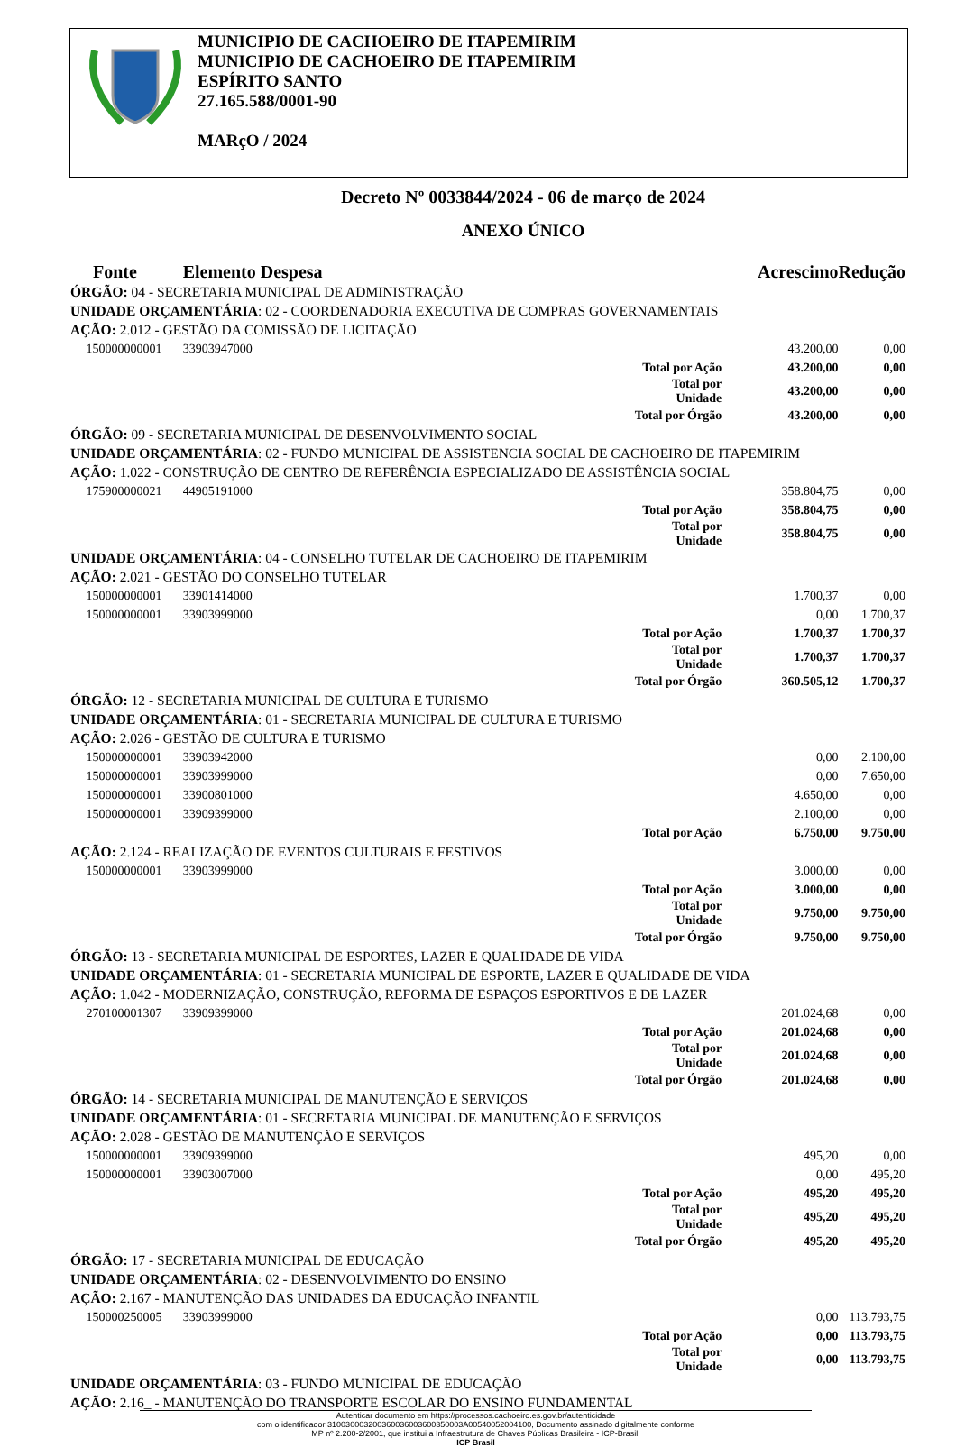MUNICIPIO DE CACHOEIRO DE ITAPEMIRIM
MUNICIPIO DE CACHOEIRO DE ITAPEMIRIM
ESPÍRITO SANTO
27.165.588/0001-90
MARçO / 2024
Decreto Nº 0033844/2024 - 06 de março de 2024
ANEXO ÚNICO
| Fonte | Elemento Despesa | | Acrescimo | Redução |
| ÓRGÃO: 04 - SECRETARIA MUNICIPAL DE ADMINISTRAÇÃO | | | | |
| UNIDADE ORÇAMENTÁRIA : 02 - COORDENADORIA EXECUTIVA DE COMPRAS GOVERNAMENTAIS | | | | |
| AÇÃO: 2.012 - GESTÃO DA COMISSÃO DE LICITAÇÃO | | | | |
| 150000000001 | 33903947000 | | 43.200,00 | 0,00 |
| | | Total por Ação | 43.200,00 | 0,00 |
| | | Total por Unidade | 43.200,00 | 0,00 |
| | | Total por Órgão | 43.200,00 | 0,00 |
| ÓRGÃO: 09 - SECRETARIA MUNICIPAL DE DESENVOLVIMENTO SOCIAL | | | | |
| UNIDADE ORÇAMENTÁRIA : 02 - FUNDO MUNICIPAL DE ASSISTENCIA SOCIAL DE CACHOEIRO DE ITAPEMIRIM | | | | |
| AÇÃO: 1.022 - CONSTRUÇÃO DE CENTRO DE REFERÊNCIA ESPECIALIZADO DE ASSISTÊNCIA SOCIAL | | | | |
| 175900000021 | 44905191000 | | 358.804,75 | 0,00 |
| | | Total por Ação | 358.804,75 | 0,00 |
| | | Total por Unidade | 358.804,75 | 0,00 |
| UNIDADE ORÇAMENTÁRIA : 04 - CONSELHO TUTELAR DE CACHOEIRO DE ITAPEMIRIM | | | | |
| AÇÃO: 2.021 - GESTÃO DO CONSELHO TUTELAR | | | | |
| 150000000001 | 33901414000 | | 1.700,37 | 0,00 |
| 150000000001 | 33903999000 | | 0,00 | 1.700,37 |
| | | Total por Ação | 1.700,37 | 1.700,37 |
| | | Total por Unidade | 1.700,37 | 1.700,37 |
| | | Total por Órgão | 360.505,12 | 1.700,37 |
| ÓRGÃO: 12 - SECRETARIA MUNICIPAL DE CULTURA E TURISMO | | | | |
| UNIDADE ORÇAMENTÁRIA : 01 - SECRETARIA MUNICIPAL DE CULTURA E TURISMO | | | | |
| AÇÃO: 2.026 - GESTÃO DE CULTURA E TURISMO | | | | |
| 150000000001 | 33903942000 | | 0,00 | 2.100,00 |
| 150000000001 | 33903999000 | | 0,00 | 7.650,00 |
| 150000000001 | 33900801000 | | 4.650,00 | 0,00 |
| 150000000001 | 33909399000 | | 2.100,00 | 0,00 |
| | | Total por Ação | 6.750,00 | 9.750,00 |
| AÇÃO: 2.124 - REALIZAÇÃO DE EVENTOS CULTURAIS E FESTIVOS | | | | |
| 150000000001 | 33903999000 | | 3.000,00 | 0,00 |
| | | Total por Ação | 3.000,00 | 0,00 |
| | | Total por Unidade | 9.750,00 | 9.750,00 |
| | | Total por Órgão | 9.750,00 | 9.750,00 |
| ÓRGÃO: 13 - SECRETARIA MUNICIPAL DE ESPORTES, LAZER E QUALIDADE DE VIDA | | | | |
| UNIDADE ORÇAMENTÁRIA : 01 - SECRETARIA MUNICIPAL DE ESPORTE, LAZER E QUALIDADE DE VIDA | | | | |
| AÇÃO: 1.042 - MODERNIZAÇÃO, CONSTRUÇÃO, REFORMA DE ESPAÇOS ESPORTIVOS E DE LAZER | | | | |
| 270100001307 | 33909399000 | | 201.024,68 | 0,00 |
| | | Total por Ação | 201.024,68 | 0,00 |
| | | Total por Unidade | 201.024,68 | 0,00 |
| | | Total por Órgão | 201.024,68 | 0,00 |
| ÓRGÃO: 14 - SECRETARIA MUNICIPAL DE MANUTENÇÃO E SERVIÇOS | | | | |
| UNIDADE ORÇAMENTÁRIA : 01 - SECRETARIA MUNICIPAL DE MANUTENÇÃO E SERVIÇOS | | | | |
| AÇÃO: 2.028 - GESTÃO DE MANUTENÇÃO E SERVIÇOS | | | | |
| 150000000001 | 33909399000 | | 495,20 | 0,00 |
| 150000000001 | 33903007000 | | 0,00 | 495,20 |
| | | Total por Ação | 495,20 | 495,20 |
| | | Total por Unidade | 495,20 | 495,20 |
| | | Total por Órgão | 495,20 | 495,20 |
| ÓRGÃO: 17 - SECRETARIA MUNICIPAL DE EDUCAÇÃO | | | | |
| UNIDADE ORÇAMENTÁRIA : 02 - DESENVOLVIMENTO DO ENSINO | | | | |
| AÇÃO: 2.167 - MANUTENÇÃO DAS UNIDADES DA EDUCAÇÃO INFANTIL | | | | |
| 150000250005 | 33903999000 | | 0,00 | 113.793,75 |
| | | Total por Ação | 0,00 | 113.793,75 |
| | | Total por Unidade | 0,00 | 113.793,75 |
| UNIDADE ORÇAMENTÁRIA : 03 - FUNDO MUNICIPAL DE EDUCAÇÃO | | | | |
| AÇÃO: 2.16_ - MANUTENÇÃO DO TRANSPORTE ESCOLAR DO ENSINO FUNDAMENTAL | | | | |
Autenticar documento em https://processos.cachoeiro.es.gov.br/autenticidade
com o identificador 310030003200360036003600350003A00540052004100, Documento assinado digitalmente conforme
MP nº 2.200-2/2001, que institui a Infraestrutura de Chaves Públicas Brasileira - ICP-Brasil.
ICP Brasil